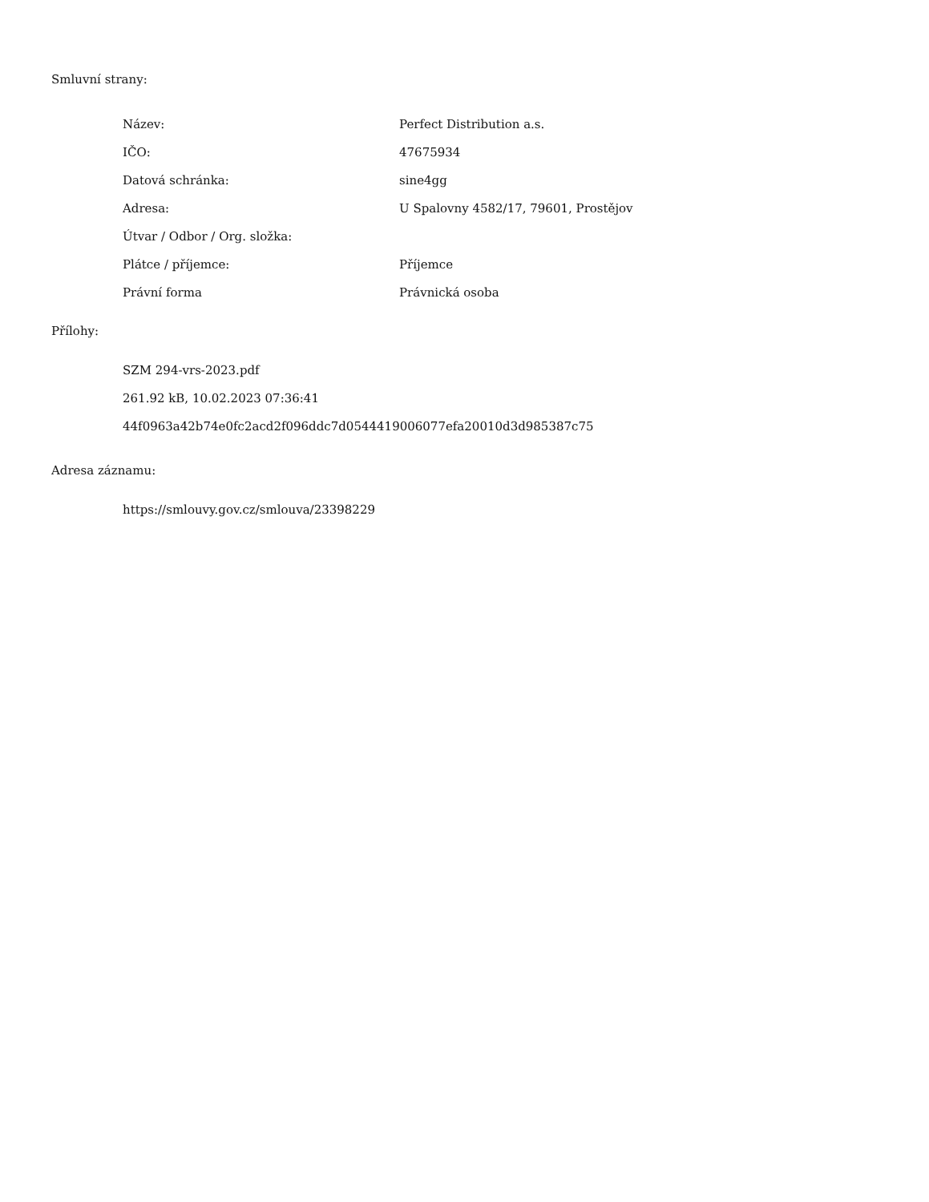Smluvní strany:
| Název: | Perfect Distribution a.s. |
| IČO: | 47675934 |
| Datová schránka: | sine4gg |
| Adresa: | U Spalovny 4582/17, 79601, Prostějov |
| Útvar / Odbor / Org. složka: | |
| Plátce / příjemce: | Příjemce |
| Právní forma | Právnická osoba |
Přílohy:
SZM 294-vrs-2023.pdf
261.92 kB, 10.02.2023 07:36:41
44f0963a42b74e0fc2acd2f096ddc7d0544419006077efa20010d3d985387c75
Adresa záznamu:
https://smlouvy.gov.cz/smlouva/23398229